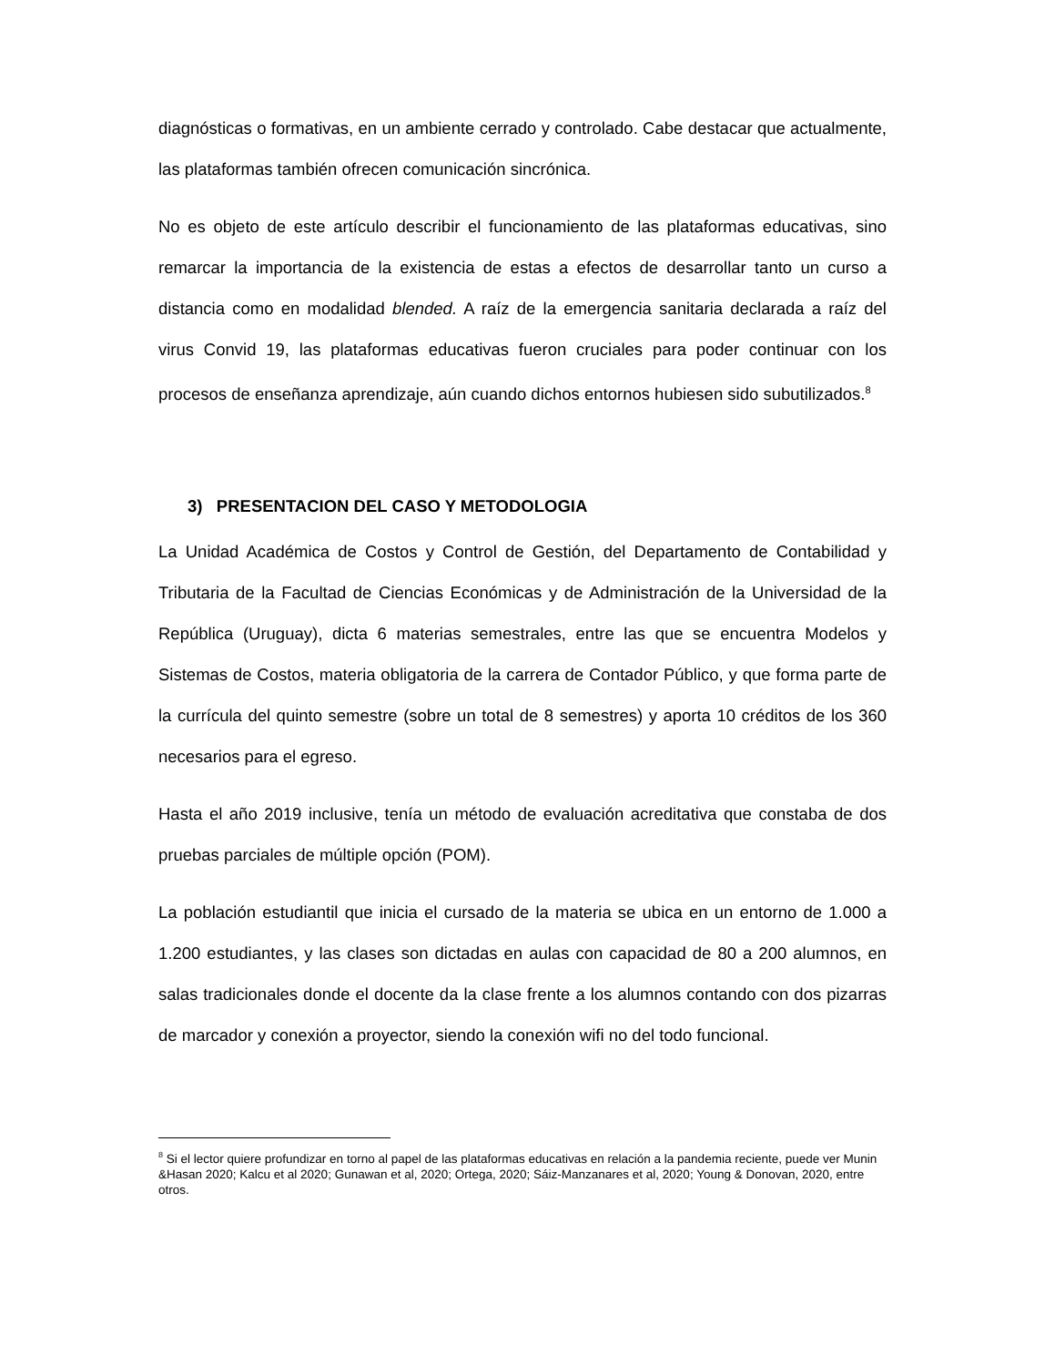diagnósticas o formativas, en un ambiente cerrado y controlado. Cabe destacar que actualmente, las plataformas también ofrecen comunicación sincrónica.
No es objeto de este artículo describir el funcionamiento de las plataformas educativas, sino remarcar la importancia de la existencia de estas a efectos de desarrollar tanto un curso a distancia como en modalidad blended. A raíz de la emergencia sanitaria declarada a raíz del virus Convid 19, las plataformas educativas fueron cruciales para poder continuar con los procesos de enseñanza aprendizaje, aún cuando dichos entornos hubiesen sido subutilizados.<sup>8</sup>
3) PRESENTACION DEL CASO Y METODOLOGIA
La Unidad Académica de Costos y Control de Gestión, del Departamento de Contabilidad y Tributaria de la Facultad de Ciencias Económicas y de Administración de la Universidad de la República (Uruguay), dicta 6 materias semestrales, entre las que se encuentra Modelos y Sistemas de Costos, materia obligatoria de la carrera de Contador Público, y que forma parte de la currícula del quinto semestre (sobre un total de 8 semestres) y aporta 10 créditos de los 360 necesarios para el egreso.
Hasta el año 2019 inclusive, tenía un método de evaluación acreditativa que constaba de dos pruebas parciales de múltiple opción (POM).
La población estudiantil que inicia el cursado de la materia se ubica en un entorno de 1.000 a 1.200 estudiantes, y las clases son dictadas en aulas con capacidad de 80 a 200 alumnos, en salas tradicionales donde el docente da la clase frente a los alumnos contando con dos pizarras de marcador y conexión a proyector, siendo la conexión wifi no del todo funcional.
<sup>8</sup> Si el lector quiere profundizar en torno al papel de las plataformas educativas en relación a la pandemia reciente, puede ver Munin &Hasan 2020; Kalcu et al 2020; Gunawan et al, 2020; Ortega, 2020; Sáiz-Manzanares et al, 2020; Young & Donovan, 2020, entre otros.